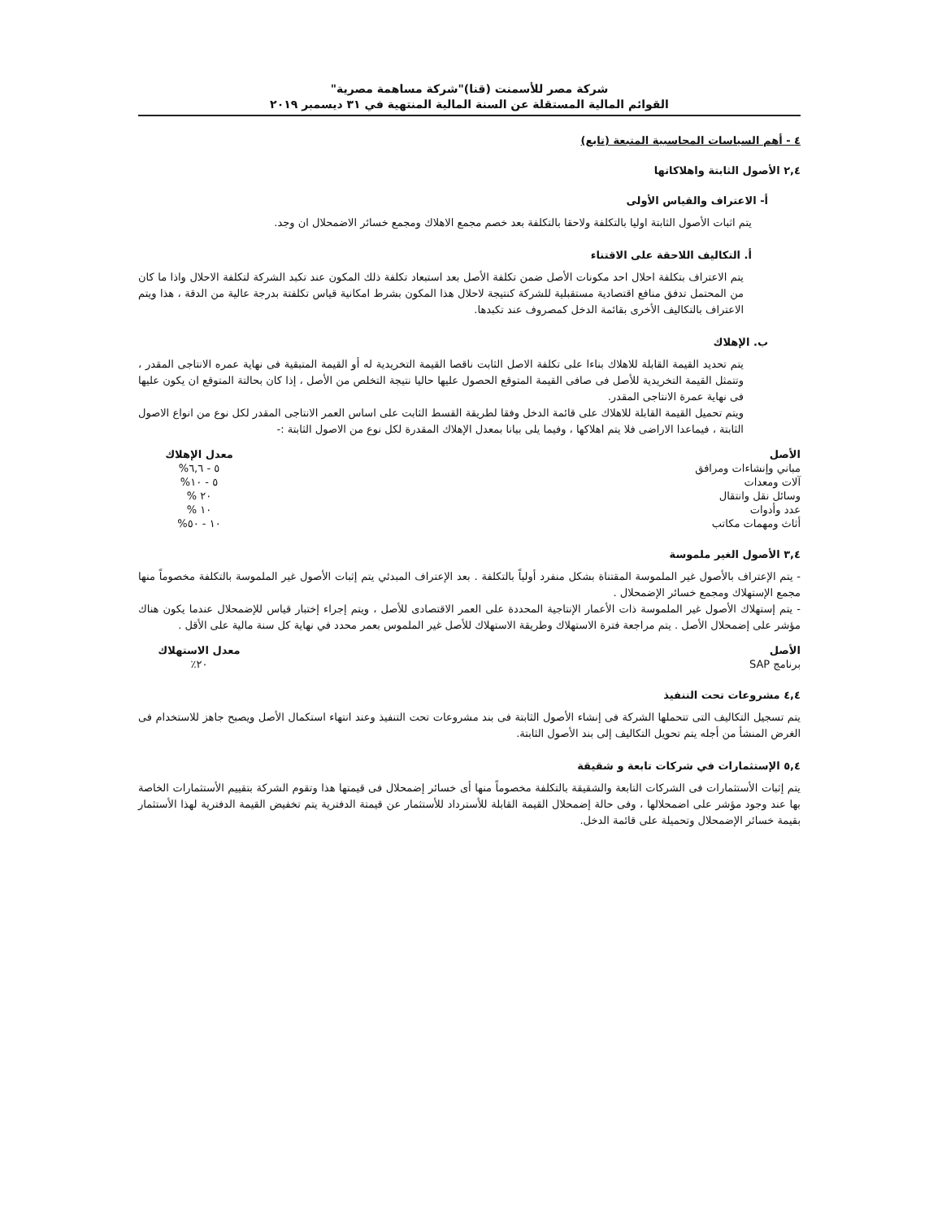شركة مصر للأسمنت (قنا)"شركة مساهمة مصرية"
القوائم المالية المستقلة عن السنة المالية المنتهية في ٣١ ديسمبر ٢٠١٩
٤ - أهم السياسات المحاسبية المتبعة (تابع)
٢,٤ الأصول الثابتة واهلاكاتها
أ- الاعتراف والقياس الأولى
يتم اثبات الأصول الثابتة اوليا بالتكلفة ولاحقا بالتكلفة بعد خصم مجمع الاهلاك ومجمع خسائر الاضمحلال ان وجد.
أ. التكاليف اللاحقة على الاقتناء
يتم الاعتراف بتكلفة احلال احد مكونات الأصل ضمن تكلفة الأصل بعد استبعاد تكلفة ذلك المكون عند تكبد الشركة لتكلفة الاحلال واذا ما كان من المحتمل تدفق منافع اقتصادية مستقبلية للشركة كنتيجة لاحلال هذا المكون بشرط امكانية قياس تكلفتة بدرجة عالية من الدقة ، هذا ويتم الاعتراف بالتكاليف الأخرى بقائمة الدخل كمصروف عند تكبدها.
ب. الإهلاك
يتم تحديد القيمة القابلة للاهلاك بناءا على تكلفة الاصل الثابت ناقصا القيمة التخريدية له أو القيمة المتبقية فى نهاية عمره الانتاجى المقدر ، وتتمثل القيمة التخريدية للأصل فى صافى القيمة المتوقع الحصول عليها حاليا نتيجة التخلص من الأصل ، إذا كان بحالتة المتوقع ان يكون عليها فى نهاية عمرة الانتاجى المقدر.
ويتم تحميل القيمة القابلة للاهلاك على قائمة الدخل وفقا لطريقة القسط الثابت على اساس العمر الانتاجى المقدر لكل نوع من انواع الاصول الثابتة ، فيماعدا الاراضى فلا يتم اهلاكها ، وفيما يلى بيانا بمعدل الإهلاك المقدرة لكل نوع من الاصول الثابتة :-
| الأصل | معدل الإهلاك |
| --- | --- |
| مباني وإنشاءات ومرافق | ٥ - ٦,٦% |
| آلات ومعدات | ٥ - ١٠% |
| وسائل نقل وانتقال | ٢٠ % |
| عدد وأدوات | ١٠ % |
| أثاث ومهمات مكاتب | ١٠ - ٥٠% |
٣,٤ الأصول الغير ملموسة
- يتم الإعتراف بالأصول غير الملموسة المقتناة بشكل منفرد أولياً بالتكلفة . بعد الإعتراف المبدئي يتم إثبات الأصول غير الملموسة بالتكلفة مخصوماً منها مجمع الإستهلاك ومجمع خسائر الإضمحلال .
- يتم إستهلاك الأصول غير الملموسة ذات الأعمار الإنتاجية المحددة على العمر الاقتصادى للأصل ، ويتم إجراء إختبار قياس للإضمحلال عندما يكون هناك مؤشر على إضمحلال الأصل . يتم مراجعة فترة الاستهلاك وطريقة الاستهلاك للأصل غير الملموس بعمر محدد في نهاية كل سنة مالية على الأقل .
| الأصل | معدل الاستهلاك |
| --- | --- |
| برنامج SAP | ٢٠٪ |
٤,٤ مشروعات تحت التنفيذ
يتم تسجيل التكاليف التى تتحملها الشركة فى إنشاء الأصول الثابتة فى بند مشروعات تحت التنفيذ وعند انتهاء استكمال الأصل ويصبح جاهز للاستخدام فى الغرض المنشأ من أجله يتم تحويل التكاليف إلى بند الأصول الثابتة.
٥,٤ الإستثمارات في شركات تابعة و شقيقة
يتم إثبات الأستثمارات فى الشركات التابعة والشقيقة بالتكلفة مخصوماً منها أى خسائر إضمحلال فى قيمتها هذا وتقوم الشركة بتقييم الأستثمارات الخاصة بها عند وجود مؤشر على اضمحلالها ، وفى حالة إضمحلال القيمة القابلة للأسترداد للأستثمار عن قيمتة الدفترية يتم تخفيض القيمة الدفترية لهذا الأستثمار بقيمة خسائر الإضمحلال وتحميلة على قائمة الدخل.